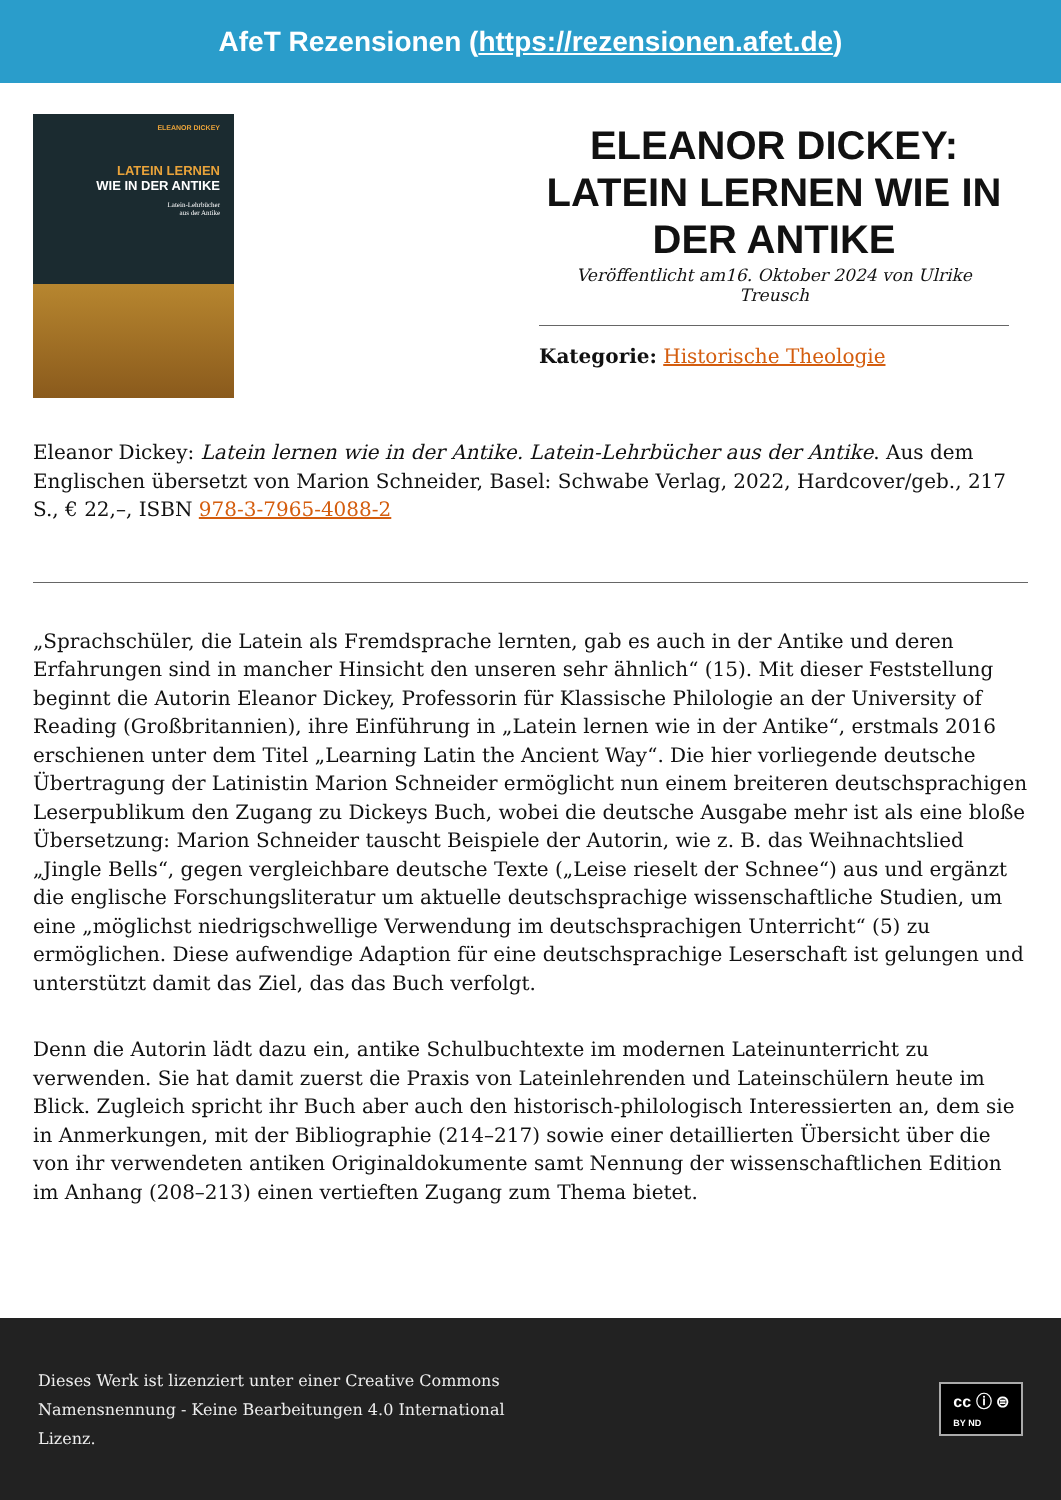AfeT Rezensionen (https://rezensionen.afet.de)
ELEANOR DICKEY
LATEIN LERNEN
WIE IN DER ANTIKE
Latein-Lehrbücher
aus der Antike
ELEANOR DICKEY: LATEIN LERNEN WIE IN DER ANTIKE
Veröffentlicht am16. Oktober 2024 von Ulrike Treusch
Kategorie: Historische Theologie
Eleanor Dickey: Latein lernen wie in der Antike. Latein-Lehrbücher aus der Antike. Aus dem Englischen übersetzt von Marion Schneider, Basel: Schwabe Verlag, 2022, Hardcover/geb., 217 S., € 22,–, ISBN 978-3-7965-4088-2
„Sprachschüler, die Latein als Fremdsprache lernten, gab es auch in der Antike und deren Erfahrungen sind in mancher Hinsicht den unseren sehr ähnlich“ (15). Mit dieser Feststellung beginnt die Autorin Eleanor Dickey, Professorin für Klassische Philologie an der University of Reading (Großbritannien), ihre Einführung in „Latein lernen wie in der Antike“, erstmals 2016 erschienen unter dem Titel „Learning Latin the Ancient Way“. Die hier vorliegende deutsche Übertragung der Latinistin Marion Schneider ermöglicht nun einem breiteren deutschsprachigen Leserpublikum den Zugang zu Dickeys Buch, wobei die deutsche Ausgabe mehr ist als eine bloße Übersetzung: Marion Schneider tauscht Beispiele der Autorin, wie z. B. das Weihnachtslied „Jingle Bells“, gegen vergleichbare deutsche Texte („Leise rieselt der Schnee“) aus und ergänzt die englische Forschungsliteratur um aktuelle deutschsprachige wissenschaftliche Studien, um eine „möglichst niedrigschwellige Verwendung im deutschsprachigen Unterricht“ (5) zu ermöglichen. Diese aufwendige Adaption für eine deutschsprachige Leserschaft ist gelungen und unterstützt damit das Ziel, das das Buch verfolgt.
Denn die Autorin lädt dazu ein, antike Schulbuchtexte im modernen Lateinunterricht zu verwenden. Sie hat damit zuerst die Praxis von Lateinlehrenden und Lateinschülern heute im Blick. Zugleich spricht ihr Buch aber auch den historisch-philologisch Interessierten an, dem sie in Anmerkungen, mit der Bibliographie (214–217) sowie einer detaillierten Übersicht über die von ihr verwendeten antiken Originaldokumente samt Nennung der wissenschaftlichen Edition im Anhang (208–213) einen vertieften Zugang zum Thema bietet.
Dieses Werk ist lizenziert unter einer Creative Commons
Namensnennung - Keine Bearbeitungen 4.0 International
Lizenz.
cc ⓘ ⊜
BY ND